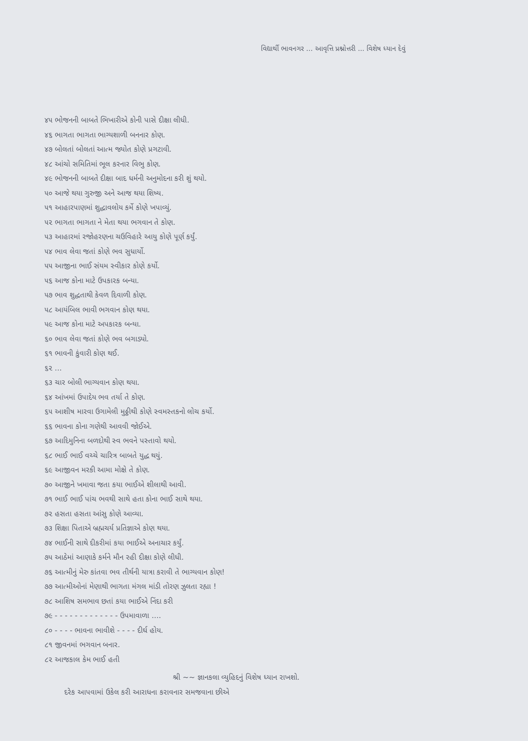વિદ્યાર્થી ભાવનગર ... આવૃત્તિ પ્રશ્નોત્તરી ... વિશેષ ધ્યાન દેવું
૪૫ ભોજનની બાબતે ભિખારીએ કોની પાસે દીક્ષા લીધી.
૪૬ ભાગતા ભાગતા ભાગ્યશાળી બનનાર કોણ.
૪૭ બોલતાં બોલતાં આત્મ જ્યોત કોણે પ્રગટાવી.
૪૮ આંચો સમિતિમાં ભૂલ કરનાર વિભુ કોણ.
૪૯ ભોજનની બાબતે દીક્ષા બાદ ધર્મની અનુમોદના કરી શું થયો.
૫૦ આજે થયા ગુરુજી અને આજ થયા શિષ્ય.
૫૧ આહારપાણમાં શુદ્ધાવલોય કર્મે કોણે ખપાવ્યું.
૫૨ ભાગતા ભાગતા ને મેતા થયા ભગવાન તે કોણ.
૫૩ આહારમાં રજોહરણના ચઉવિહારે આયુ કોણે પૂર્ણ કર્યું.
૫૪ ભાવ લેવા જતાં કોણે ભવ સુધાર્યો.
૫૫ આજીના ભાઈ સંયમ સ્વીકાર કોણે કર્યો.
૫૬ આજ કોના માટે ઉપકારક બન્યા.
૫૭ ભાવ શુદ્ધતાથી કેવળ દિવાળી કોણ.
૫૮ આયંબિલ ભાવી ભગવાન કોણ થયા.
૫૯ આજ કોના માટે અપકારક બન્યા.
૬૦ ભાવ લેવા જતાં કોણે ભવ બગાડ્યો.
૬૧ ભાવની કુંવારી કોણ થઈ.
૬૨ ...
૬૩ ચાર બોલી ભાગ્યવાન કોણ થયા.
૬૪ આંખમાં ઉપાદેય ભવ તર્યા તે કોણ.
૬૫ આશીષ મારવા ઉગામેલી મુઠ્ઠીથી કોણે સ્વમસ્તકનો લોચ કર્યો.
૬૬ ભાવના કોના ગણેથી આવવી જોઈએ.
૬૭ આદિમુનિના બળદોથી સ્વ ભવને પસ્તાવો થયો.
૬૮ ભાઈ ભાઈ વચ્ચે ચારિત્ર બાબતે યુદ્ધ થયું.
૬૯ આજીવન મરકી આમા મોક્ષે તે કોણ.
૭૦ આજીને ખમાવા જતા કયા ભાઈએ શીલાથી આવી.
૭૧ ભાઈ ભાઈ પાંચ ભવથી સાથે હતા કોના ભાઈ સાથે થયા.
૭૨ હસતા હસતા આંસુ કોણે આવ્યા.
૭૩ શિક્ષા પિતાએ બ્રહ્મચર્ય પ્રતિજ્ઞાએ કોણ થયા.
૭૪ ભાઈની સાથે દીકરીમાં કયા ભાઈએ અનાચાર કર્યું.
૭૫ આઠેમાં આણાકે કર્મને મૌન રહી દીક્ષા કોણે લીધી.
૭૬ આત્મીનું મેરુ કાંતવા ભવ તીર્થની યાત્રા કરાવી તે ભાગ્યવાન કોણ!
૭૭ આત્મીઓનાં મેણાથી ભાગતા મંગલ માંડી તોરણ ઝુલતા રહ્યા !
૭૮ આશિષ સમભાવ છતાં કયા ભાઈએ નિંદા કરી
૭૯ - - - - - - - - - - - - - ઉપમાવાળા ....
૮૦ - - - - ભાવના ભાવીશે - - - - દીર્ઘ હોય.
૮૧ જીવનમાં ભગવાન બનાર.
૮૨ આજકાલ કેમ ભાઈ હતી
શ્રી ~~ જ્ઞાનકલા વ્યુહિદનું વિશેષ ધ્યાન રાખશો.
દરેક આપવામાં ઉકેલ કરી આરાધના કરાવનાર સમજવાના છીએ